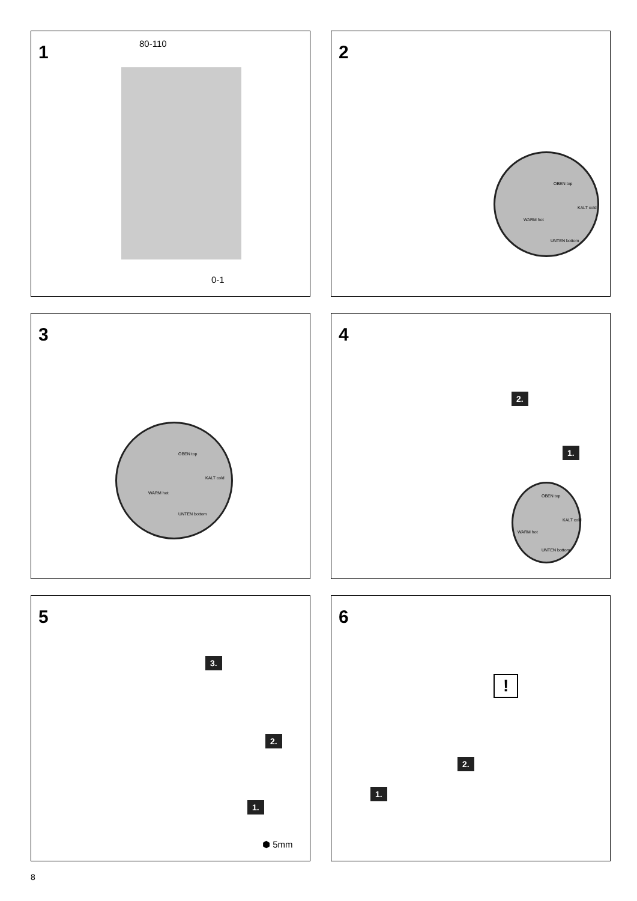1
80-110
0-1
2
OBEN top
KALT cold
WARM hot
UNTEN bottom
3
OBEN top
KALT cold
WARM hot
UNTEN bottom
4
2.
1.
OBEN top
KALT cold
WARM hot
UNTEN bottom
5
3.
2.
1.
⬢ 5mm
6
!
2.
1.
8